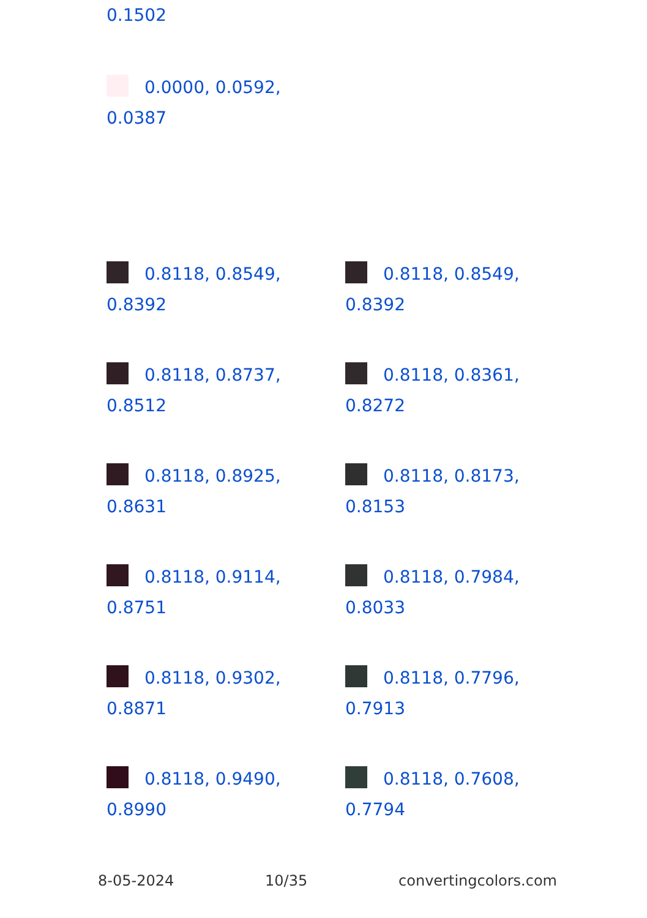0.1502
0.0000, 0.0592, 0.0387
0.8118, 0.8549, 0.8392 0.8118, 0.8549, 0.8392
0.8118, 0.8737, 0.8512 0.8118, 0.8361, 0.8272
0.8118, 0.8925, 0.8631 0.8118, 0.8173, 0.8153
0.8118, 0.9114, 0.8751 0.8118, 0.7984, 0.8033
0.8118, 0.9302, 0.8871 0.8118, 0.7796, 0.7913
0.8118, 0.9490, 0.8990 0.8118, 0.7608, 0.7794
8-05-2024 10/35 convertingcolors.com